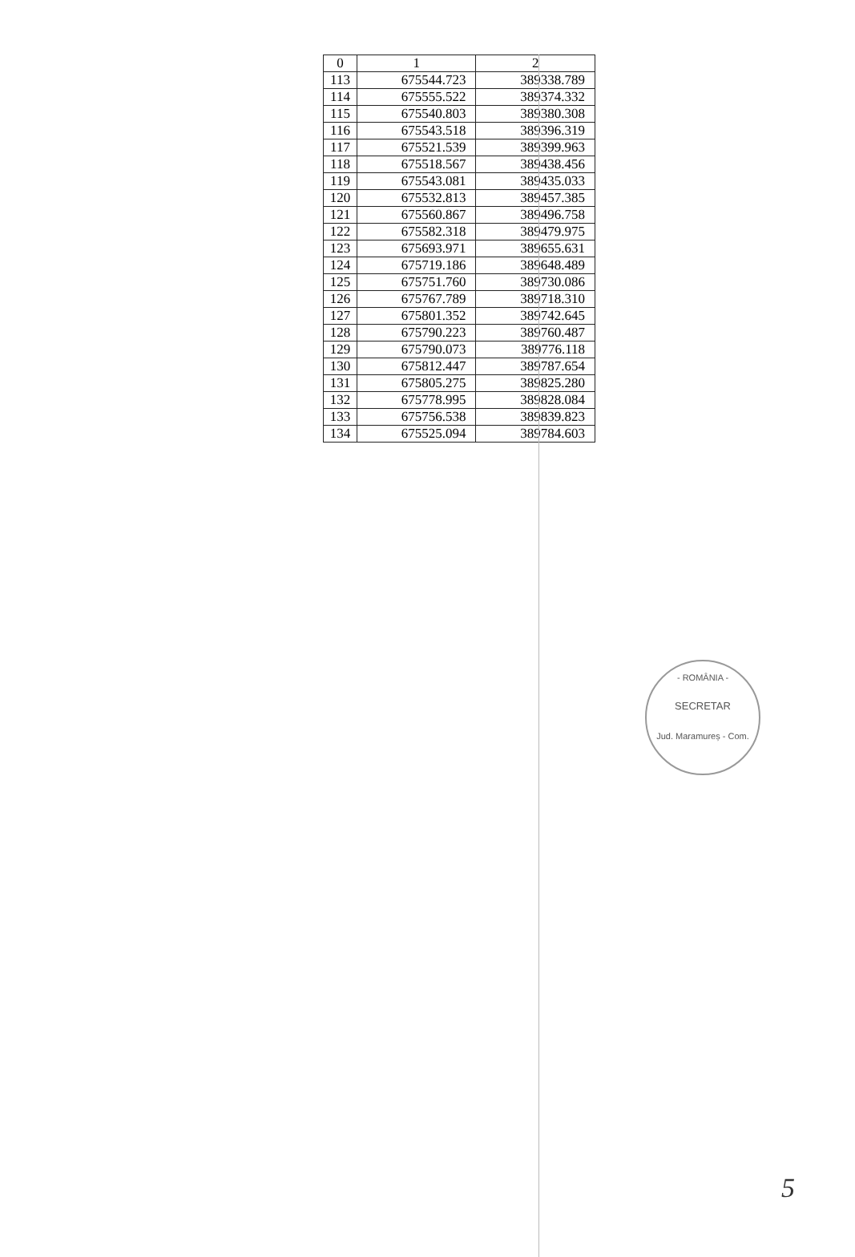| 0 | 1 | 2 |
| --- | --- | --- |
| 113 | 675544.723 | 389338.789 |
| 114 | 675555.522 | 389374.332 |
| 115 | 675540.803 | 389380.308 |
| 116 | 675543.518 | 389396.319 |
| 117 | 675521.539 | 389399.963 |
| 118 | 675518.567 | 389438.456 |
| 119 | 675543.081 | 389435.033 |
| 120 | 675532.813 | 389457.385 |
| 121 | 675560.867 | 389496.758 |
| 122 | 675582.318 | 389479.975 |
| 123 | 675693.971 | 389655.631 |
| 124 | 675719.186 | 389648.489 |
| 125 | 675751.760 | 389730.086 |
| 126 | 675767.789 | 389718.310 |
| 127 | 675801.352 | 389742.645 |
| 128 | 675790.223 | 389760.487 |
| 129 | 675790.073 | 389776.118 |
| 130 | 675812.447 | 389787.654 |
| 131 | 675805.275 | 389825.280 |
| 132 | 675778.995 | 389828.084 |
| 133 | 675756.538 | 389839.823 |
| 134 | 675525.094 | 389784.603 |
- ROMÂNIA -
SECRETAR
Jud. Maramureș - Com.
5